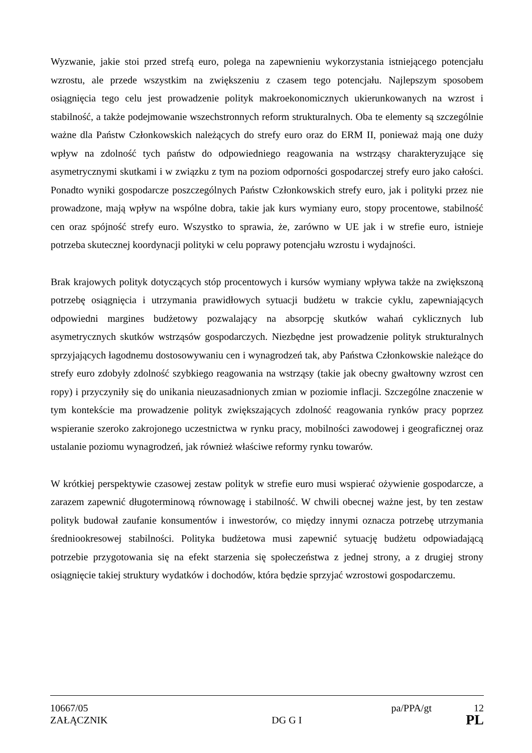Wyzwanie, jakie stoi przed strefą euro, polega na zapewnieniu wykorzystania istniejącego potencjału wzrostu, ale przede wszystkim na zwiększeniu z czasem tego potencjału. Najlepszym sposobem osiągnięcia tego celu jest prowadzenie polityk makroekonomicznych ukierunkowanych na wzrost i stabilność, a także podejmowanie wszechstronnych reform strukturalnych. Oba te elementy są szczególnie ważne dla Państw Członkowskich należących do strefy euro oraz do ERM II, ponieważ mają one duży wpływ na zdolność tych państw do odpowiedniego reagowania na wstrząsy charakteryzujące się asymetrycznymi skutkami i w związku z tym na poziom odporności gospodarczej strefy euro jako całości. Ponadto wyniki gospodarcze poszczególnych Państw Członkowskich strefy euro, jak i polityki przez nie prowadzone, mają wpływ na wspólne dobra, takie jak kurs wymiany euro, stopy procentowe, stabilność cen oraz spójność strefy euro. Wszystko to sprawia, że, zarówno w UE jak i w strefie euro, istnieje potrzeba skutecznej koordynacji polityki w celu poprawy potencjału wzrostu i wydajności.
Brak krajowych polityk dotyczących stóp procentowych i kursów wymiany wpływa także na zwiększoną potrzebę osiągnięcia i utrzymania prawidłowych sytuacji budżetu w trakcie cyklu, zapewniających odpowiedni margines budżetowy pozwalający na absorpcję skutków wahań cyklicznych lub asymetrycznych skutków wstrząsów gospodarczych. Niezbędne jest prowadzenie polityk strukturalnych sprzyjających łagodnemu dostosowywaniu cen i wynagrodzeń tak, aby Państwa Członkowskie należące do strefy euro zdobyły zdolność szybkiego reagowania na wstrząsy (takie jak obecny gwałtowny wzrost cen ropy) i przyczyniły się do unikania nieuzasadnionych zmian w poziomie inflacji. Szczególne znaczenie w tym kontekście ma prowadzenie polityk zwiększających zdolność reagowania rynków pracy poprzez wspieranie szeroko zakrojonego uczestnictwa w rynku pracy, mobilności zawodowej i geograficznej oraz ustalanie poziomu wynagrodzeń, jak również właściwe reformy rynku towarów.
W krótkiej perspektywie czasowej zestaw polityk w strefie euro musi wspierać ożywienie gospodarcze, a zarazem zapewnić długoterminową równowagę i stabilność. W chwili obecnej ważne jest, by ten zestaw polityk budował zaufanie konsumentów i inwestorów, co między innymi oznacza potrzebę utrzymania średniookresowej stabilności. Polityka budżetowa musi zapewnić sytuację budżetu odpowiadającą potrzebie przygotowania się na efekt starzenia się społeczeństwa z jednej strony, a z drugiej strony osiągnięcie takiej struktury wydatków i dochodów, która będzie sprzyjać wzrostowi gospodarczemu.
10667/05 pa/PPA/gt 12
ZAŁĄCZNIK DG G I PL